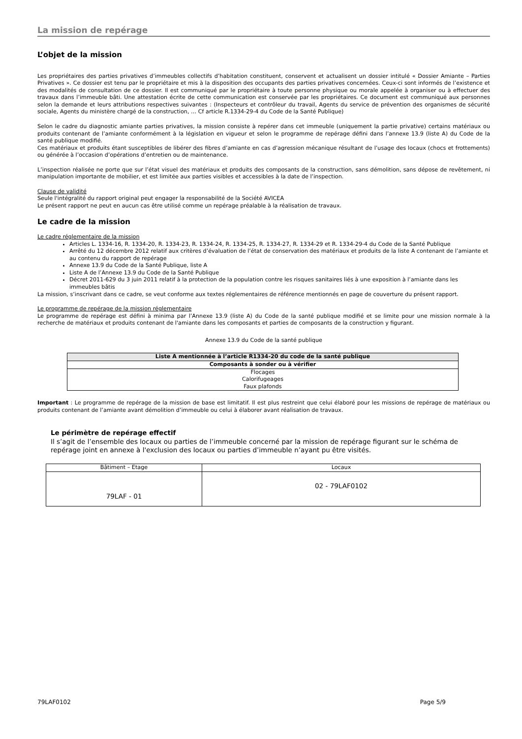La mission de repérage
L’objet de la mission
Les propriétaires des parties privatives d’immeubles collectifs d’habitation constituent, conservent et actualisent un dossier intitulé « Dossier Amiante – Parties Privatives ». Ce dossier est tenu par le propriétaire et mis à la disposition des occupants des parties privatives concernées. Ceux-ci sont informés de l’existence et des modalités de consultation de ce dossier. Il est communiqué par le propriétaire à toute personne physique ou morale appelée à organiser ou à effectuer des travaux dans l’immeuble bâti. Une attestation écrite de cette communication est conservée par les propriétaires. Ce document est communiqué aux personnes selon la demande et leurs attributions respectives suivantes : (Inspecteurs et contrôleur du travail, Agents du service de prévention des organismes de sécurité sociale, Agents du ministère chargé de la construction, … Cf article R.1334-29-4 du Code de la Santé Publique)
Selon le cadre du diagnostic amiante parties privatives, la mission consiste à repérer dans cet immeuble (uniquement la partie privative) certains matériaux ou produits contenant de l’amiante conformément à la législation en vigueur et selon le programme de repérage défini dans l’annexe 13.9 (liste A) du Code de la santé publique modifié.
Ces matériaux et produits étant susceptibles de libérer des fibres d’amiante en cas d’agression mécanique résultant de l’usage des locaux (chocs et frottements) ou générée à l’occasion d’opérations d’entretien ou de maintenance.
L’inspection réalisée ne porte que sur l’état visuel des matériaux et produits des composants de la construction, sans démolition, sans dépose de revêtement, ni manipulation importante de mobilier, et est limitée aux parties visibles et accessibles à la date de l’inspection.
Clause de validité
Seule l'intégralité du rapport original peut engager la responsabilité de la Société AVICEA
Le présent rapport ne peut en aucun cas être utilisé comme un repérage préalable à la réalisation de travaux.
Le cadre de la mission
Le cadre réglementaire de la mission
Articles L. 1334-16, R. 1334-20, R. 1334-23, R. 1334-24, R. 1334-25, R. 1334-27, R. 1334-29 et R. 1334-29-4 du Code de la Santé Publique
Arrêté du 12 décembre 2012 relatif aux critères d’évaluation de l’état de conservation des matériaux et produits de la liste A contenant de l’amiante et au contenu du rapport de repérage
Annexe 13.9 du Code de la Santé Publique, liste A
Liste A de l’Annexe 13.9 du Code de la Santé Publique
Décret 2011-629 du 3 juin 2011 relatif à la protection de la population contre les risques sanitaires liés à une exposition à l’amiante dans les immeubles bâtis
La mission, s’inscrivant dans ce cadre, se veut conforme aux textes réglementaires de référence mentionnés en page de couverture du présent rapport.
Le programme de repérage de la mission réglementaire
Le programme de repérage est défini à minima par l’Annexe 13.9 (liste A) du Code de la santé publique modifié et se limite pour une mission normale à la recherche de matériaux et produits contenant de l'amiante dans les composants et parties de composants de la construction y figurant.
Annexe 13.9 du Code de la santé publique
| Liste A mentionnée à l’article R1334-20 du code de la santé publique |
| --- |
| Composants à sonder ou à vérifier |
| Flocages Calorifugeages Faux plafonds |
Important : Le programme de repérage de la mission de base est limitatif. Il est plus restreint que celui élaboré pour les missions de repérage de matériaux ou produits contenant de l’amiante avant démolition d’immeuble ou celui à élaborer avant réalisation de travaux.
Le périmètre de repérage effectif
Il s’agit de l’ensemble des locaux ou parties de l’immeuble concerné par la mission de repérage figurant sur le schéma de repérage joint en annexe à l'exclusion des locaux ou parties d’immeuble n’ayant pu être visités.
| Bâtiment – Etage | Locaux |
| 79LAF - 01 | 02 - 79LAF0102 |
79LAF0102 Page 5/9